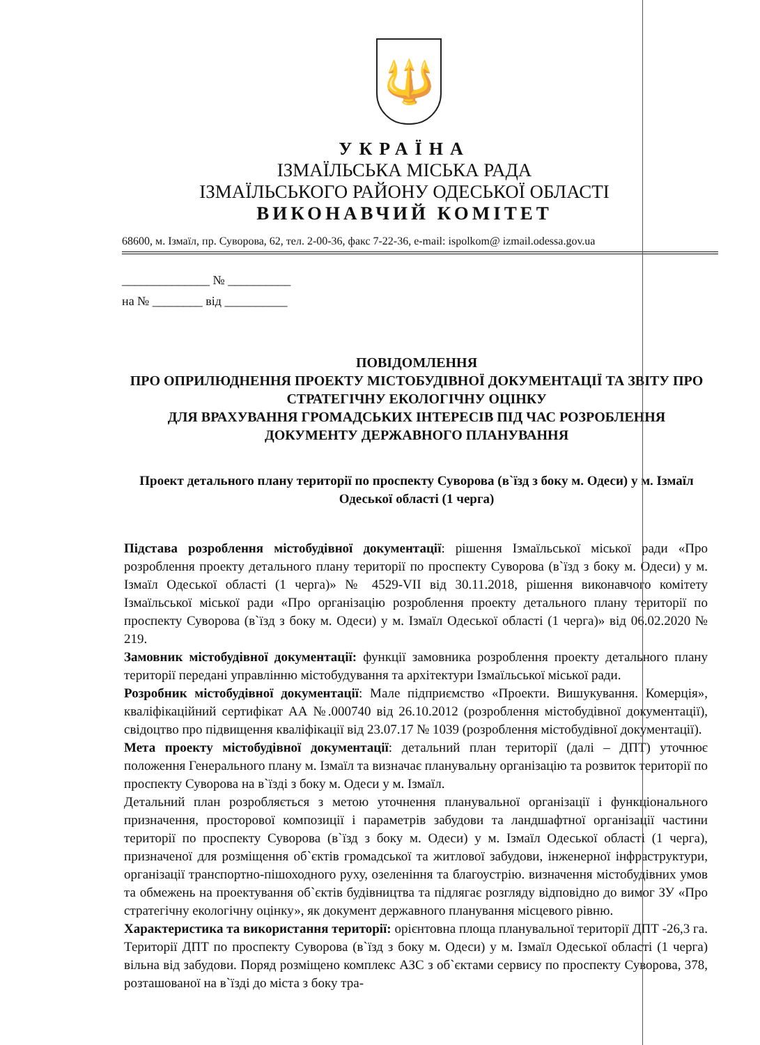🔱
УКРАЇНА
ІЗМАЇЛЬСЬКА МІСЬКА РАДА
ІЗМАЇЛЬСЬКОГО РАЙОНУ ОДЕСЬКОЇ ОБЛАСТІ
ВИКОНАВЧИЙ КОМІТЕТ
68600, м. Ізмаїл, пр. Суворова, 62, тел. 2-00-36, факс 7-22-36, e-mail: ispolkom@ izmail.odessa.gov.ua
______________ № __________
на № ________ від __________
ПОВІДОМЛЕННЯ
ПРО ОПРИЛЮДНЕННЯ ПРОЕКТУ МІСТОБУДІВНОЇ ДОКУМЕНТАЦІЇ ТА ЗВІТУ ПРО СТРАТЕГІЧНУ ЕКОЛОГІЧНУ ОЦІНКУ
ДЛЯ ВРАХУВАННЯ ГРОМАДСЬКИХ ІНТЕРЕСІВ ПІД ЧАС РОЗРОБЛЕННЯ ДОКУМЕНТУ ДЕРЖАВНОГО ПЛАНУВАННЯ
Проект детального плану території по проспекту Суворова (в`їзд з боку м. Одеси) у м. Ізмаїл Одеської області (1 черга)
Підстава розроблення містобудівної документації: рішення Ізмаїльської міської ради «Про розроблення проекту детального плану території по проспекту Суворова (в`їзд з боку м. Одеси) у м. Ізмаїл Одеської області (1 черга)» № 4529-VII від 30.11.2018, рішення виконавчого комітету Ізмаїльської міської ради «Про організацію розроблення проекту детального плану території по проспекту Суворова (в`їзд з боку м. Одеси) у м. Ізмаїл Одеської області (1 черга)» від 06.02.2020 № 219.
Замовник містобудівної документації: функції замовника розроблення проекту детального плану території передані управлінню містобудування та архітектури Ізмаїльської міської ради.
Розробник містобудівної документації: Мале підприємство «Проекти. Вишукування. Комерція», кваліфікаційний сертифікат АА №.000740 від 26.10.2012 (розроблення містобудівної документації), свідоцтво про підвищення кваліфікації від 23.07.17 № 1039 (розроблення містобудівної документації).
Мета проекту містобудівної документації: детальний план території (далі – ДПТ) уточнює положення Генерального плану м. Ізмаїл та визначає планувальну організацію та розвиток території по проспекту Суворова на в`їзді з боку м. Одеси у м. Ізмаїл.
Детальний план розробляється з метою уточнення планувальної організації і функціонального призначення, просторової композиції і параметрів забудови та ландшафтної організації частини території по проспекту Суворова (в`їзд з боку м. Одеси) у м. Ізмаїл Одеської області (1 черга), призначеної для розміщення об`єктів громадської та житлової забудови, інженерної інфраструктури, організації транспортно-пішоходного руху, озеленіння та благоустрію. визначення містобудівних умов та обмежень на проектування об`єктів будівництва та підлягає розгляду відповідно до вимог ЗУ «Про стратегічну екологічну оцінку», як документ державного планування місцевого рівню.
Характеристика та використання території: орієнтовна площа планувальної території ДПТ -26,3 га. Території ДПТ по проспекту Суворова (в`їзд з боку м. Одеси) у м. Ізмаїл Одеської області (1 черга) вільна від забудови. Поряд розміщено комплекс АЗС з об`єктами сервису по проспекту Суворова, 378, розташованої на в`їзді до міста з боку тра-